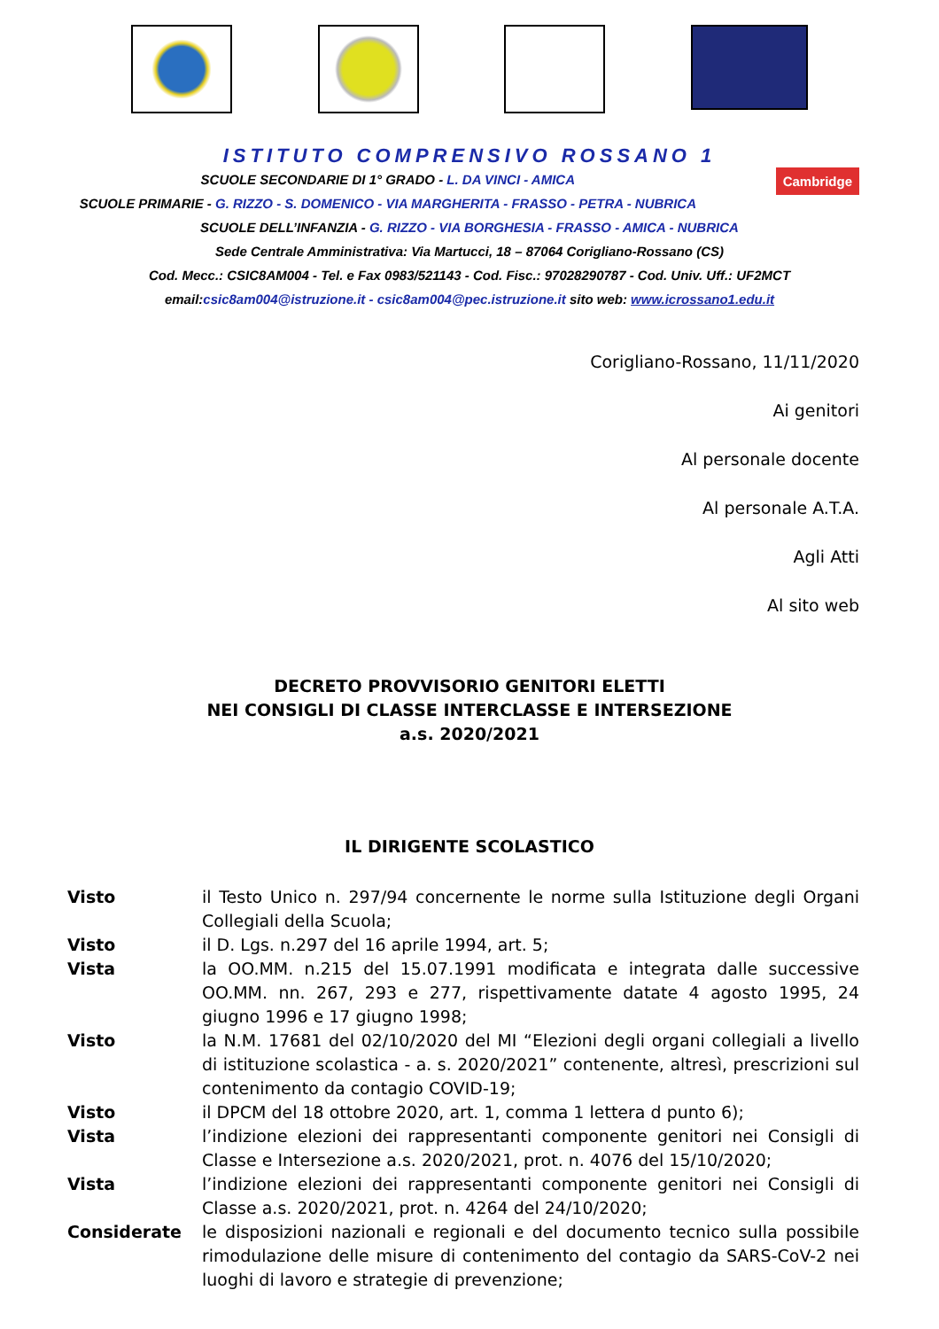ISTITUTO COMPRENSIVO ROSSANO 1
Cambridge SCUOLE SECONDARIE DI 1° GRADO - L. DA VINCI - AMICA
SCUOLE PRIMARIE - G. RIZZO - S. DOMENICO - VIA MARGHERITA - FRASSO - PETRA - NUBRICA
SCUOLE DELL’INFANZIA - G. RIZZO - VIA BORGHESIA - FRASSO - AMICA - NUBRICA
Sede Centrale Amministrativa: Via Martucci, 18 – 87064 Corigliano-Rossano (CS)
Cod. Mecc.: CSIC8AM004 - Tel. e Fax 0983/521143 - Cod. Fisc.: 97028290787 - Cod. Univ. Uff.: UF2MCT
email:csic8am004@istruzione.it - csic8am004@pec.istruzione.it sito web: www.icrossano1.edu.it
Corigliano-Rossano, 11/11/2020
Ai genitori
Al personale docente
Al personale A.T.A.
Agli Atti
Al sito web
DECRETO PROVVISORIO GENITORI ELETTI
NEI CONSIGLI DI CLASSE INTERCLASSE E INTERSEZIONE
a.s. 2020/2021
IL DIRIGENTE SCOLASTICO
Visto il Testo Unico n. 297/94 concernente le norme sulla Istituzione degli Organi Collegiali della Scuola;
Visto il D. Lgs. n.297 del 16 aprile 1994, art. 5;
Vista la OO.MM. n.215 del 15.07.1991 modificata e integrata dalle successive OO.MM. nn. 267, 293 e 277, rispettivamente datate 4 agosto 1995, 24 giugno 1996 e 17 giugno 1998;
Visto la N.M. 17681 del 02/10/2020 del MI “Elezioni degli organi collegiali a livello di istituzione scolastica - a. s. 2020/2021” contenente, altresì, prescrizioni sul contenimento da contagio COVID-19;
Visto il DPCM del 18 ottobre 2020, art. 1, comma 1 lettera d punto 6);
Vista l’indizione elezioni dei rappresentanti componente genitori nei Consigli di Classe e Intersezione a.s. 2020/2021, prot. n. 4076 del 15/10/2020;
Vista l’indizione elezioni dei rappresentanti componente genitori nei Consigli di Classe a.s. 2020/2021, prot. n. 4264 del 24/10/2020;
Considerate le disposizioni nazionali e regionali e del documento tecnico sulla possibile rimodulazione delle misure di contenimento del contagio da SARS-CoV-2 nei luoghi di lavoro e strategie di prevenzione;